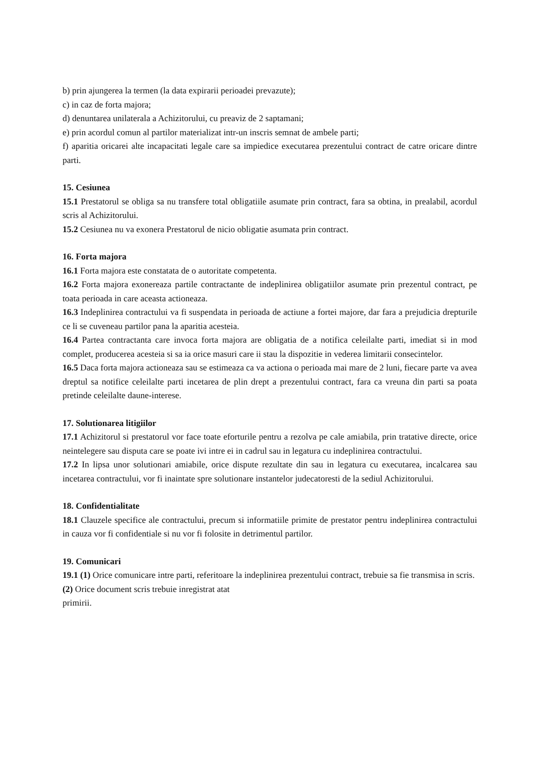b) prin ajungerea la termen (la data expirarii perioadei prevazute);
c) in caz de forta majora;
d) denuntarea unilaterala a Achizitorului, cu preaviz de 2 saptamani;
e) prin acordul comun al partilor materializat intr-un inscris semnat de ambele parti;
f) aparitia oricarei alte incapacitati legale care sa impiedice executarea prezentului contract de catre oricare dintre parti.
15. Cesiunea
15.1 Prestatorul se obliga sa nu transfere total obligatiile asumate prin contract, fara sa obtina, in prealabil, acordul scris al Achizitorului.
15.2 Cesiunea nu va exonera Prestatorul de nicio obligatie asumata prin contract.
16. Forta majora
16.1 Forta majora este constatata de o autoritate competenta.
16.2 Forta majora exonereaza partile contractante de indeplinirea obligatiilor asumate prin prezentul contract, pe toata perioada in care aceasta actioneaza.
16.3 Indeplinirea contractului va fi suspendata in perioada de actiune a fortei majore, dar fara a prejudicia drepturile ce li se cuveneau partilor pana la aparitia acesteia.
16.4 Partea contractanta care invoca forta majora are obligatia de a notifica celeilalte parti, imediat si in mod complet, producerea acesteia si sa ia orice masuri care ii stau la dispozitie in vederea limitarii consecintelor.
16.5 Daca forta majora actioneaza sau se estimeaza ca va actiona o perioada mai mare de 2 luni, fiecare parte va avea dreptul sa notifice celeilalte parti incetarea de plin drept a prezentului contract, fara ca vreuna din parti sa poata pretinde celeilalte daune-interese.
17. Solutionarea litigiilor
17.1 Achizitorul si prestatorul vor face toate eforturile pentru a rezolva pe cale amiabila, prin tratative directe, orice neintelegere sau disputa care se poate ivi intre ei in cadrul sau in legatura cu indeplinirea contractului.
17.2 In lipsa unor solutionari amiabile, orice dispute rezultate din sau in legatura cu executarea, incalcarea sau incetarea contractului, vor fi inaintate spre solutionare instantelor judecatoresti de la sediul Achizitorului.
18. Confidentialitate
18.1 Clauzele specifice ale contractului, precum si informatiile primite de prestator pentru indeplinirea contractului in cauza vor fi confidentiale si nu vor fi folosite in detrimentul partilor.
19. Comunicari
19.1 (1) Orice comunicare intre parti, referitoare la indeplinirea prezentului contract, trebuie sa fie transmisa in scris.
(2) Orice document scris trebuie inregistrat atat
primirii.